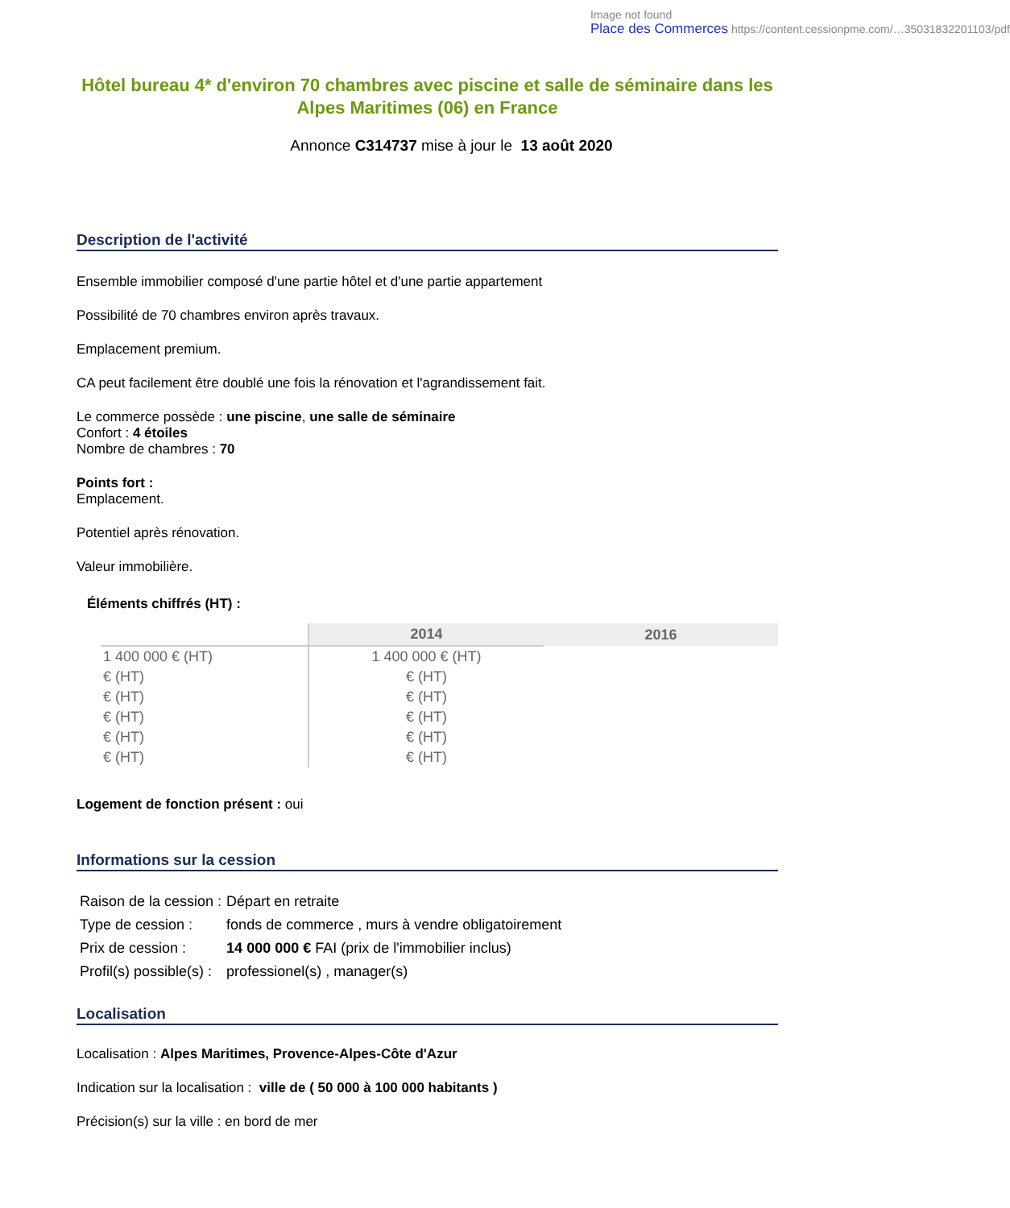Image not found
Place des Commerces https://content.cessionpme.com/…35031832201103/pdf
Hôtel bureau 4* d'environ 70 chambres avec piscine et salle de séminaire dans les Alpes Maritimes (06) en France
Annonce C314737 mise à jour le 13 août 2020
Description de l'activité
Ensemble immobilier composé d'une partie hôtel et d'une partie appartement
Possibilité de 70 chambres environ après travaux.
Emplacement premium.
CA peut facilement être doublé une fois la rénovation et l'agrandissement fait.
Le commerce possède : une piscine, une salle de séminaire
Confort : 4 étoiles
Nombre de chambres : 70
Points fort :
Emplacement.
Potentiel après rénovation.
Valeur immobilière.
Éléments chiffrés (HT) :
| | 2014 | 2016 |
| 1 400 000 € (HT) | 1 400 000 € (HT) | |
| € (HT) | € (HT) | |
| € (HT) | € (HT) | |
| € (HT) | € (HT) | |
| € (HT) | € (HT) | |
| € (HT) | € (HT) | |
Logement de fonction présent : oui
Informations sur la cession
| Raison de la cession : | Départ en retraite |
| Type de cession : | fonds de commerce , murs à vendre obligatoirement |
| Prix de cession : | 14 000 000 € FAI (prix de l'immobilier inclus) |
| Profil(s) possible(s) : | professionel(s) , manager(s) |
Localisation
Localisation : Alpes Maritimes, Provence-Alpes-Côte d'Azur
Indication sur la localisation : ville de ( 50 000 à 100 000 habitants )
Précision(s) sur la ville : en bord de mer